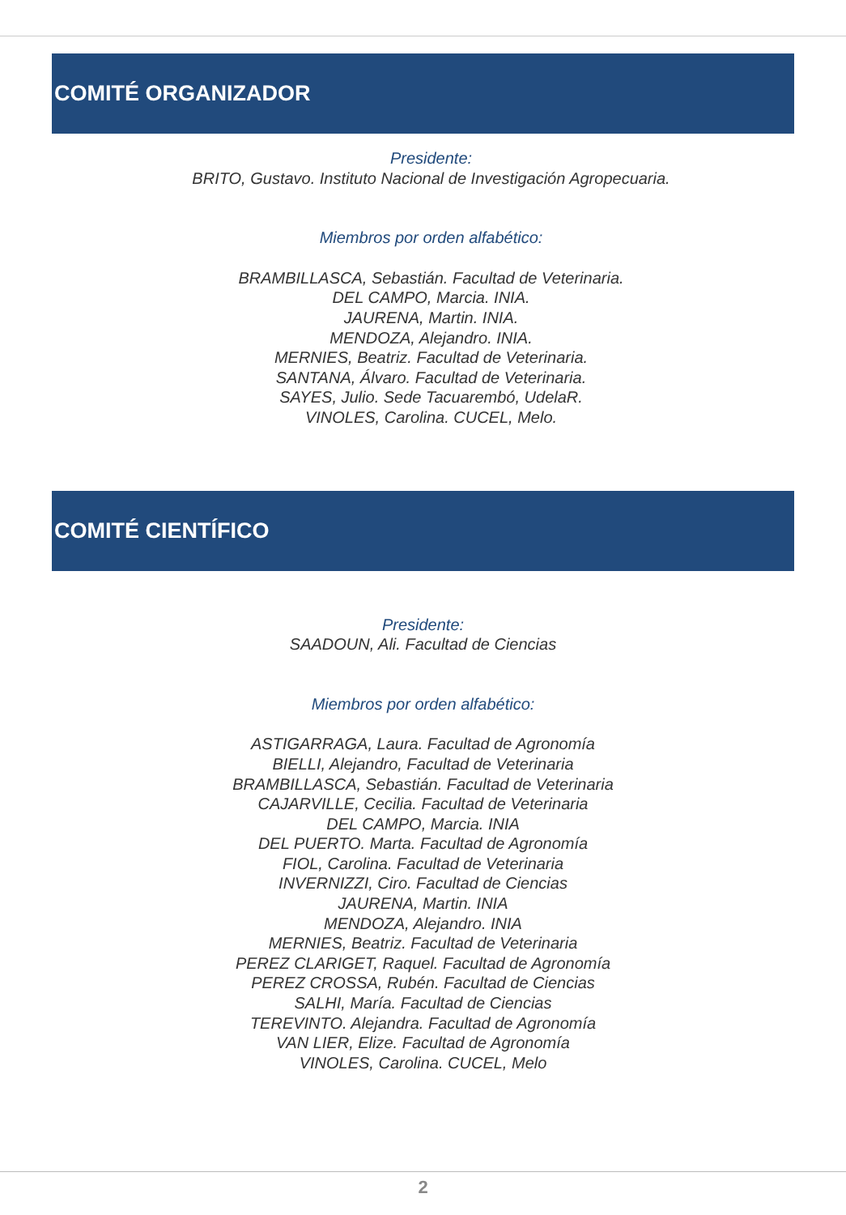COMITÉ ORGANIZADOR
Presidente:
BRITO, Gustavo. Instituto Nacional de Investigación Agropecuaria.
Miembros por orden alfabético:
BRAMBILLASCA, Sebastián. Facultad de Veterinaria.
DEL CAMPO, Marcia. INIA.
JAURENA, Martin. INIA.
MENDOZA, Alejandro. INIA.
MERNIES, Beatriz. Facultad de Veterinaria.
SANTANA, Álvaro. Facultad de Veterinaria.
SAYES, Julio. Sede Tacuarembó, UdelaR.
VINOLES, Carolina. CUCEL, Melo.
COMITÉ CIENTÍFICO
Presidente:
SAADOUN, Ali. Facultad de Ciencias
Miembros por orden alfabético:
ASTIGARRAGA, Laura. Facultad de Agronomía
BIELLI, Alejandro, Facultad de Veterinaria
BRAMBILLASCA, Sebastián. Facultad de Veterinaria
CAJARVILLE, Cecilia. Facultad de Veterinaria
DEL CAMPO, Marcia. INIA
DEL PUERTO. Marta. Facultad de Agronomía
FIOL, Carolina. Facultad de Veterinaria
INVERNIZZI, Ciro. Facultad de Ciencias
JAURENA, Martin. INIA
MENDOZA, Alejandro. INIA
MERNIES, Beatriz. Facultad de Veterinaria
PEREZ CLARIGET, Raquel. Facultad de Agronomía
PEREZ CROSSA, Rubén. Facultad de Ciencias
SALHI, María. Facultad de Ciencias
TEREVINTO. Alejandra. Facultad de Agronomía
VAN LIER, Elize. Facultad de Agronomía
VINOLES, Carolina. CUCEL, Melo
2